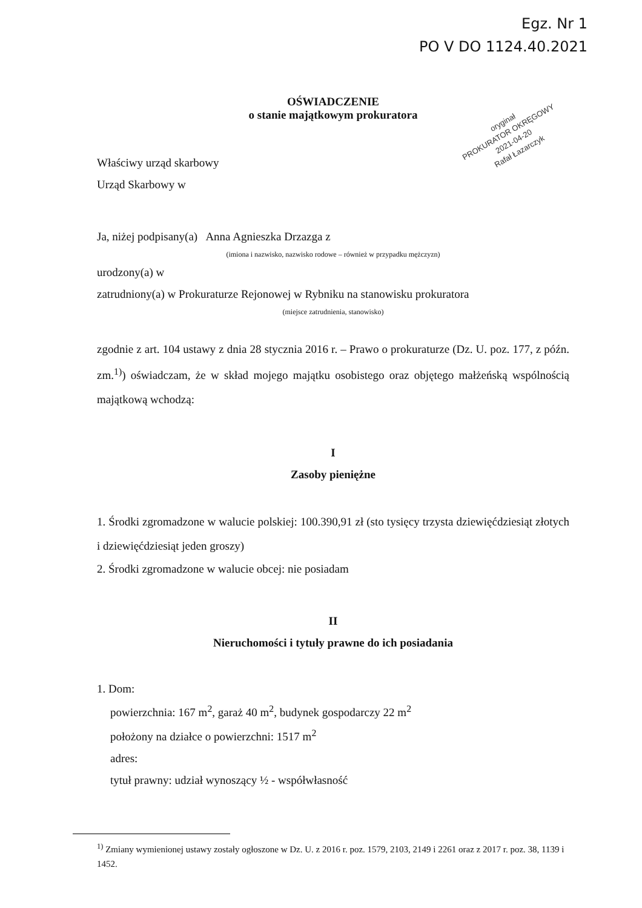Egz. Nr 1
PO V DO 1124.40.2021
oryginał
PROKURATOR OKRĘGOWY
2021-04-20
Rafał Łazarczyk
OŚWIADCZENIE
o stanie majątkowym prokuratora
Właściwy urząd skarbowy
Urząd Skarbowy w
Ja, niżej podpisany(a) Anna Agnieszka Drzazga z
(imiona i nazwisko, nazwisko rodowe – również w przypadku mężczyzn)
urodzony(a) w
zatrudniony(a) w Prokuraturze Rejonowej w Rybniku na stanowisku prokuratora
(miejsce zatrudnienia, stanowisko)
zgodnie z art. 104 ustawy z dnia 28 stycznia 2016 r. – Prawo o prokuraturze (Dz. U. poz. 177, z późn. zm.<sup>1)</sup>) oświadczam, że w skład mojego majątku osobistego oraz objętego małżeńską wspólnością majątkową wchodzą:
I
Zasoby pieniężne
1. Środki zgromadzone w walucie polskiej: 100.390,91 zł (sto tysięcy trzysta dziewięćdziesiąt złotych i dziewięćdziesiąt jeden groszy)
2. Środki zgromadzone w walucie obcej: nie posiadam
II
Nieruchomości i tytuły prawne do ich posiadania
1. Dom:
powierzchnia: 167 m<sup>2</sup>, garaż 40 m<sup>2</sup>, budynek gospodarczy 22 m<sup>2</sup>
położony na działce o powierzchni: 1517 m<sup>2</sup>
adres:
tytuł prawny: udział wynoszący ½ - współwłasność
<sup>1)</sup> Zmiany wymienionej ustawy zostały ogłoszone w Dz. U. z 2016 r. poz. 1579, 2103, 2149 i 2261 oraz z 2017 r. poz. 38, 1139 i 1452.